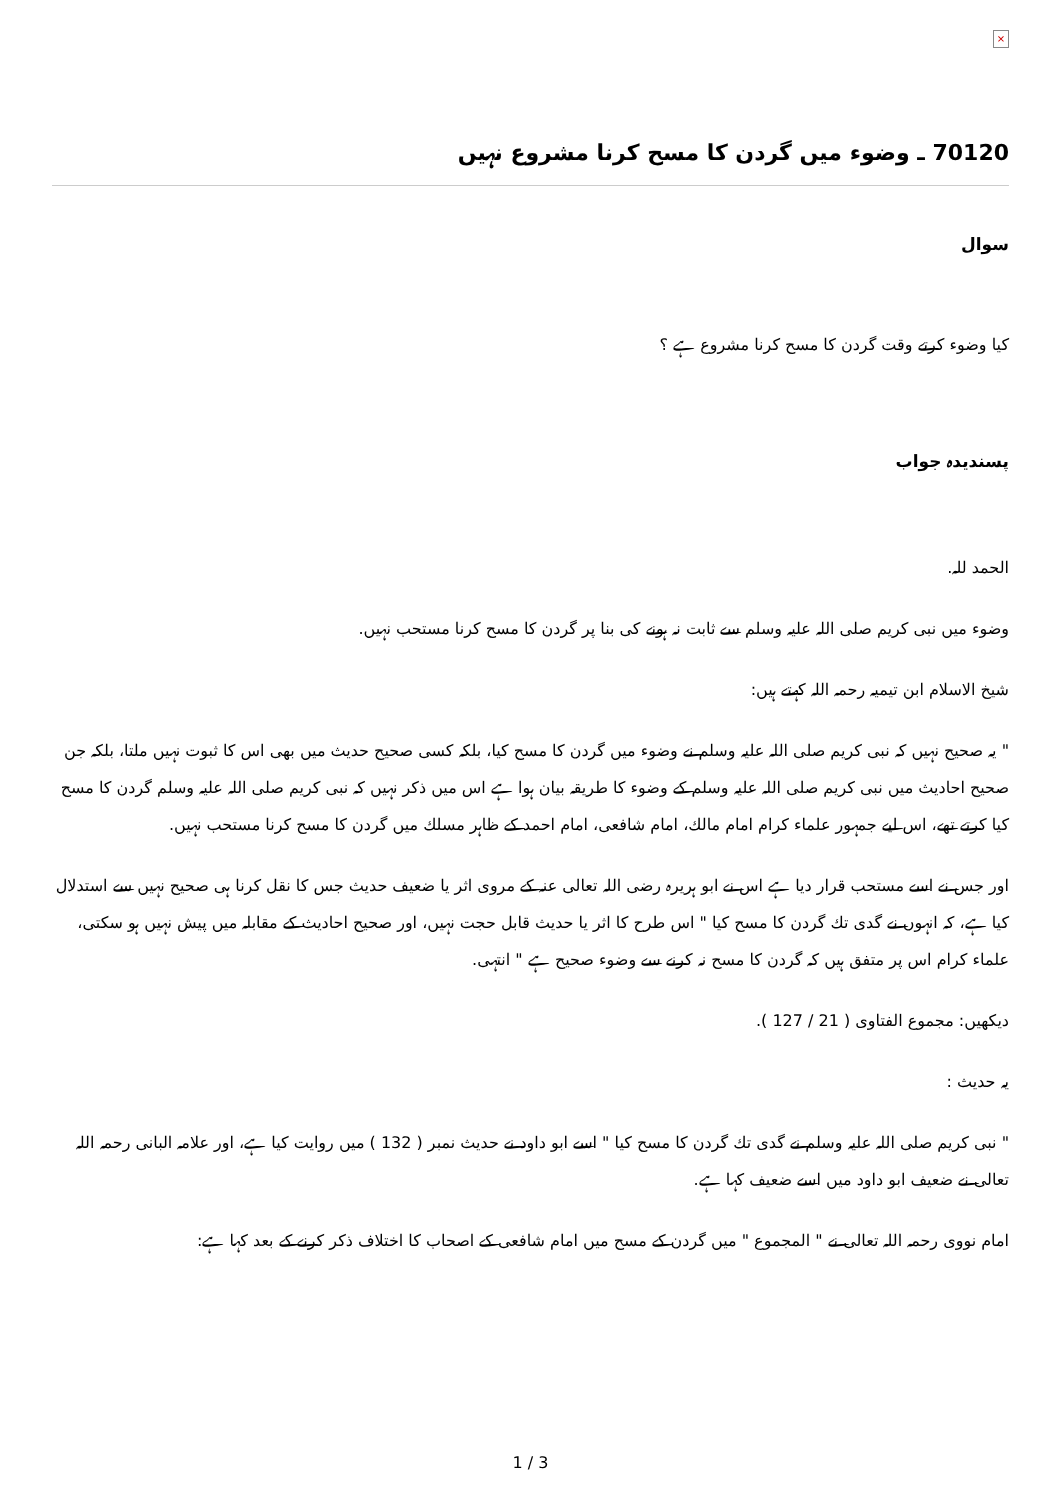×
70120 ـ وضوء میں گردن کا مسح کرنا مشروع نہیں
سوال
کیا وضوء کرتے وقت گردن کا مسح کرنا مشروع ہے ؟
پسندیدہ جواب
الحمد للہ.
وضوء میں نبی کریم صلی اللہ علیہ وسلم سے ثابت نہ ہونے کی بنا پر گردن کا مسح کرنا مستحب نہیں.
شیخ الاسلام ابن تیمیہ رحمہ اللہ کہتے ہیں:
" یہ صحیح نہیں کہ نبی کریم صلی اللہ علیہ وسلم نے وضوء میں گردن کا مسح کیا، بلکہ کسی صحیح حدیث میں بھی اس کا ثبوت نہیں ملتا، بلکہ جن صحیح احادیث میں نبی کریم صلی اللہ علیہ وسلم کے وضوء کا طریقہ بیان ہوا ہے اس میں ذکر نہیں کہ نبی کریم صلی اللہ علیہ وسلم گردن کا مسح کیا کرتے تھے، اس لیے جمہور علماء کرام امام مالك، امام شافعی، امام احمد کے ظاہر مسلك میں گردن کا مسح کرنا مستحب نہیں.
اور جس نے اسے مستحب قرار دیا ہے اس نے ابو ہریرہ رضی اللہ تعالی عنہ کے مروی اثر یا ضعیف حدیث جس کا نقل کرنا ہی صحیح نہیں سے استدلال کیا ہے، کہ انہوں نے گدی تك گردن کا مسح کیا " اس طرح کا اثر یا حدیث قابل حجت نہیں، اور صحیح احادیث کے مقابلہ میں پیش نہیں ہو سکتی، علماء کرام اس پر متفق ہیں کہ گردن کا مسح نہ کرنے سے وضوء صحیح ہے " انتہی.
دیکھیں: مجموع الفتاوی ( 21 / 127 ).
یہ حدیث :
" نبی کریم صلی اللہ علیہ وسلم نے گدی تك گردن کا مسح کیا " اسے ابو داود نے حدیث نمبر ( 132 ) میں روایت کیا ہے، اور علامہ البانی رحمہ اللہ تعالی نے ضعیف ابو داود میں اسے ضعیف کہا ہے.
امام نووی رحمہ اللہ تعالی نے " المجموع " میں گردن کے مسح میں امام شافعی کے اصحاب کا اختلاف ذکر کرنے کے بعد کہا ہے:
1 / 3